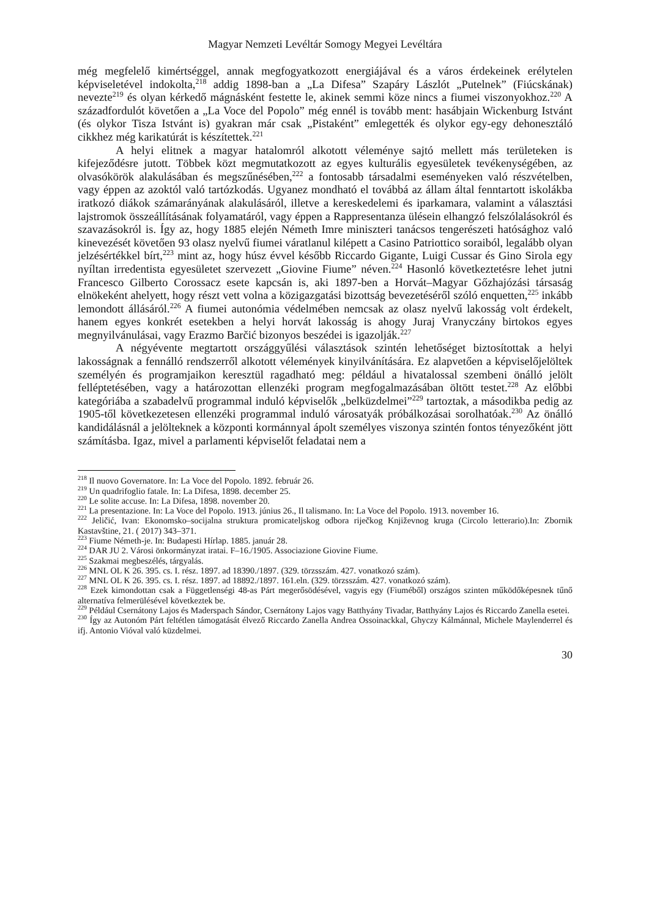Magyar Nemzeti Levéltár Somogy Megyei Levéltára
még megfelelő kimértséggel, annak megfogyatkozott energiájával és a város érdekeinek erélytelen képviseletével indokolta,<sup>218</sup> addig 1898-ban a „La Difesa” Szapáry Lászlót „Putelnek” (Fiúcskának) nevezte<sup>219</sup> és olyan kérkedő mágnásként festette le, akinek semmi köze nincs a fiumei viszonyokhoz.<sup>220</sup> A századfordulót követően a „La Voce del Popolo” még ennél is tovább ment: hasábjain Wickenburg Istvánt (és olykor Tisza Istvánt is) gyakran már csak „Pistaként” emlegették és olykor egy-egy dehonesztáló cikkhez még karikatúrát is készítettek.<sup>221</sup>
A helyi elitnek a magyar hatalomról alkotott véleménye sajtó mellett más területeken is kifejeződésre jutott. Többek közt megmutatkozott az egyes kulturális egyesületek tevékenységében, az olvasókörök alakulásában és megszűnésében,<sup>222</sup> a fontosabb társadalmi eseményeken való részvételben, vagy éppen az azoktól való tartózkodás. Ugyanez mondható el továbbá az állam által fenntartott iskolákba iratkozó diákok számarányának alakulásáról, illetve a kereskedelemi és iparkamara, valamint a választási lajstromok összeállításának folyamatáról, vagy éppen a Rappresentanza ülésein elhangzó felszólalásokról és szavazásokról is. Így az, hogy 1885 elején Németh Imre miniszteri tanácsos tengerészeti hatósághoz való kinevezését követően 93 olasz nyelvű fiumei váratlanul kilépett a Casino Patriottico soraiból, legalább olyan jelzésértékkel bírt,<sup>223</sup> mint az, hogy húsz évvel később Riccardo Gigante, Luigi Cussar és Gino Sirola egy nyíltan irredentista egyesületet szervezett „Giovine Fiume” néven.<sup>224</sup> Hasonló következtetésre lehet jutni Francesco Gilberto Corossacz esete kapcsán is, aki 1897-ben a Horvát–Magyar Gőzhajózási társaság elnökeként ahelyett, hogy részt vett volna a közigazgatási bizottság bevezetéséről szóló enquetten,<sup>225</sup> inkább lemondott állásáról.<sup>226</sup> A fiumei autonómia védelmében nemcsak az olasz nyelvű lakosság volt érdekelt, hanem egyes konkrét esetekben a helyi horvát lakosság is ahogy Juraj Vranyczány birtokos egyes megnyilvánulásai, vagy Erazmo Barčić bizonyos beszédei is igazolják.<sup>227</sup>
A négyévente megtartott országgyűlési választások szintén lehetőséget biztosítottak a helyi lakosságnak a fennálló rendszerről alkotott vélemények kinyilvánítására. Ez alapvetően a képviselőjelöltek személyén és programjaikon keresztül ragadható meg: például a hivatalossal szembeni önálló jelölt felléptetésében, vagy a határozottan ellenzéki program megfogalmazásában öltött testet.<sup>228</sup> Az előbbi kategóriába a szabadelvű programmal induló képviselők „belküzdelmei”<sup>229</sup> tartoztak, a másodikba pedig az 1905-től következetesen ellenzéki programmal induló városatyák próbálkozásai sorolhatóak.<sup>230</sup> Az önálló kandidálásnál a jelölteknek a központi kormánnyal ápolt személyes viszonya szintén fontos tényezőként jött számításba. Igaz, mivel a parlamenti képviselőt feladatai nem a
<sup>218</sup> Il nuovo Governatore. In: La Voce del Popolo. 1892. február 26.
<sup>219</sup> Un quadrifoglio fatale. In: La Difesa, 1898. december 25.
<sup>220</sup> Le solite accuse. In: La Difesa, 1898. november 20.
<sup>221</sup> La presentazione. In: La Voce del Popolo. 1913. június 26., Il talismano. In: La Voce del Popolo. 1913. november 16.
<sup>222</sup> Jeličić, Ivan: Ekonomsko–socijalna struktura promicateljskog odbora riječkog Književnog kruga (Circolo letterario).In: Zbornik Kastavštine, 21. ( 2017) 343–371.
<sup>223</sup> Fiume Németh-je. In: Budapesti Hírlap. 1885. január 28.
<sup>224</sup> DAR JU 2. Városi önkormányzat iratai. F–16./1905. Associazione Giovine Fiume.
<sup>225</sup> Szakmai megbeszélés, tárgyalás.
<sup>226</sup> MNL OL K 26. 395. cs. I. rész. 1897. ad 18390./1897. (329. törzsszám. 427. vonatkozó szám).
<sup>227</sup> MNL OL K 26. 395. cs. I. rész. 1897. ad 18892./1897. 161.eln. (329. törzsszám. 427. vonatkozó szám).
<sup>228</sup> Ezek kimondottan csak a Függetlenségi 48-as Párt megerősödésével, vagyis egy (Fiuméből) országos szinten működőképesnek tűnő alternatíva felmerülésével következtek be.
<sup>229</sup> Például Csernátony Lajos és Maderspach Sándor, Csernátony Lajos vagy Batthyány Tivadar, Batthyány Lajos és Riccardo Zanella esetei.
<sup>230</sup> Így az Autonóm Párt feltétlen támogatását élvező Riccardo Zanella Andrea Ossoinackkal, Ghyczy Kálmánnal, Michele Maylenderrel és ifj. Antonio Vióval való küzdelmei.
30